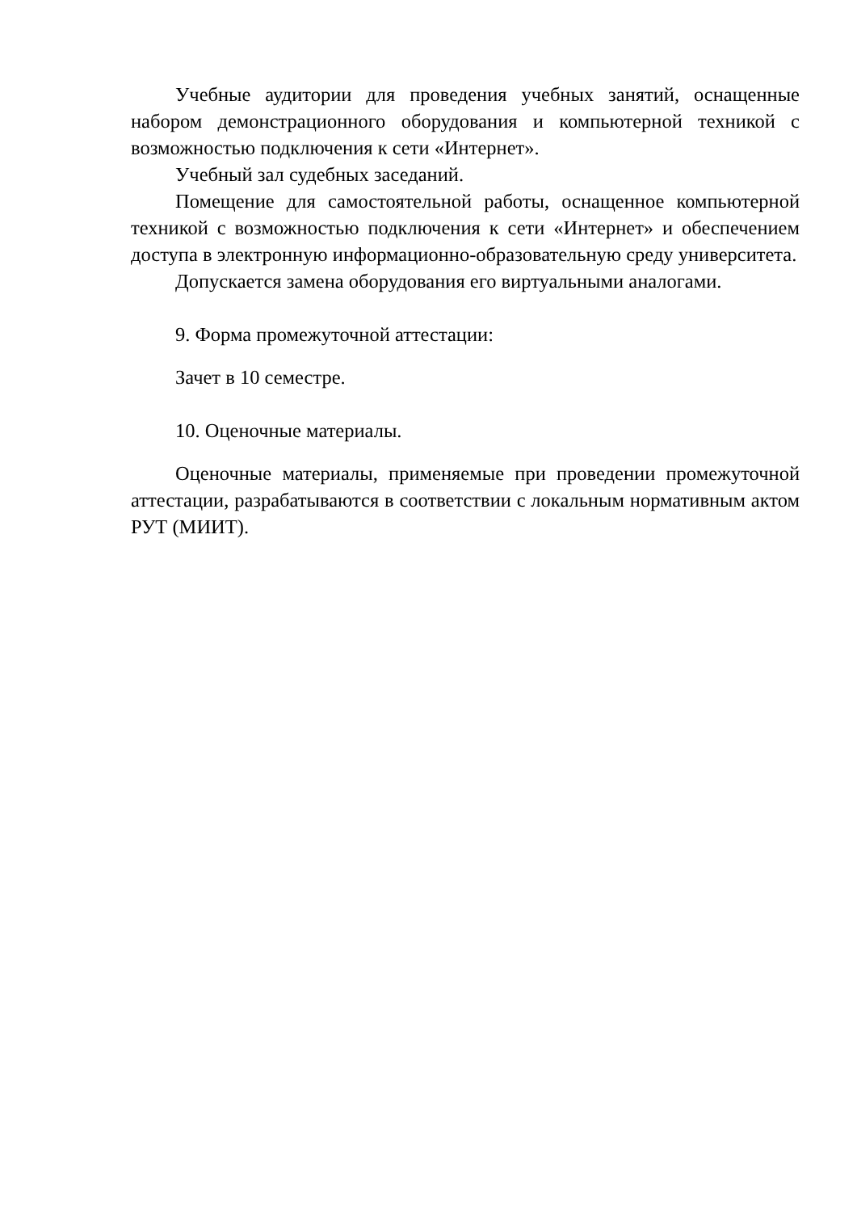Учебные аудитории для проведения учебных занятий, оснащенные набором демонстрационного оборудования и компьютерной техникой с возможностью подключения к сети «Интернет».
Учебный зал судебных заседаний.
Помещение для самостоятельной работы, оснащенное компьютерной техникой с возможностью подключения к сети «Интернет» и обеспечением доступа в электронную информационно-образовательную среду университета.
Допускается замена оборудования его виртуальными аналогами.
9. Форма промежуточной аттестации:
Зачет в 10 семестре.
10. Оценочные материалы.
Оценочные материалы, применяемые при проведении промежуточной аттестации, разрабатываются в соответствии с локальным нормативным актом РУТ (МИИТ).